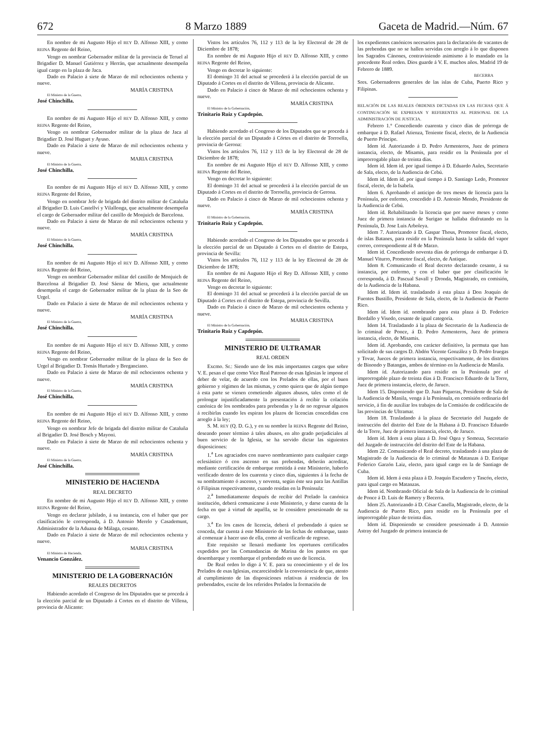672 8 Marzo 1889 Gaceta de Madrid.—Núm. 67
En nombre de mi Augusto Hijo el REY D. Alfonso XIII, y como REINA Regente del Reino,
Vengo en nombrar Gobernador militar de la provincia de Teruel al Brigadier D. Manuel Gutiérrez y Herrán, que actualmente desempeña igual cargo en la plaza de Jaca.
Dado en Palacio á siete de Marzo de mil ochocientos ochenta y nueve.
MARÍA CRISTINA
El Ministro de la Guerra,
José Chinchilla.
En nombre de mi Augusto Hijo el REY D. Alfonso XIII, y como REINA Regente del Reino,
Vengo en nombrar Gobernador militar de la plaza de Jaca al Brigadier D. José Huguet y Ayuso.
Dado en Palacio á siete de Marzo de mil ochocientos ochenta y nueve.
MARIA CRISTINA
El Ministro de la Guerra,
José Chinchilla.
En nombre de mi Augusto Hijo el REY D. Alfonso XIII, y como REINA Regente del Reino,
Vengo en nombrar Jefe de brigada del distrito militar de Cataluña al Brigadier D. Luis Castellví y Vilallonga, que actualmente desempeña el cargo de Gobernador militar del castillo de Monjuich de Barcelona.
Dado en Palacio á siete de Marzo de mil ochocientos ochenta y nueve.
MARÍA CRISTINA
El Ministro de la Guerra,
José Chinchilla.
En nombre de mi Augusto Hijo el REY D. Alfonso XIII, y como REINA Regente del Reino,
Vengo en nombrar Gobernador militar del castillo de Monjuich de Barcelona al Brigadier D. José Sáenz de Miera, que actualmente desempeña el cargo de Gobernador militar de la plaza de la Seo de Urgel.
Dado en Palacio á siete de Marzo de mil ochocientos ochenta y nueve.
MARÍA CRISTINA
El Ministro de la Guerra,
José Chinchilla.
En nombre de mi Augusto Hijo el REY D. Alfonso XIII, y como REINA Regente del Reino,
Vengo en nombrar Gobernador militar de la plaza de la Seo de Urgel al Brigadier D. Tomás Hurtado y Breganciano.
Dado en Palacio á siete de Marzo de mil ochocientos ochenta y nueve.
MARÍA CRISTINA
El Ministro de la Guerra,
José Chinchilla.
En nombre de mi Augusto Hijo el REY D. Alfonso XIII, y como REINA Regente del Reino,
Vengo en nombrar Jefe de brigada del distrito militar de Cataluña al Brigadier D. José Bosch y Mayoni.
Dado en Palacio á siete de Marzo de mil ochocientos ochenta y nueve.
MARÍA CRISTINA
El Ministro de la Guerra,
José Chinchilla.
MINISTERIO DE HACIENDA
REAL DECRETO
En nombre de mi Augusto Hijo el REY D. Alfonso XIII, y como REINA Regente del Reino,
Vengo en declarar jubilado, á su instancia, con el haber que por clasificación le corresponda, á D. Antonio Merelo y Casademunt, Administrador de la Aduana de Málaga, cesante.
Dado en Palacio á siete de Marzo de mil ochocientos ochenta y nueve.
MARIA CRISTINA
El Ministro de Hacienda,
Venancio González.
MINISTERIO DE LA GOBERNACIÓN
REALES DECRETOS
Habiendo acordado el Congreso de los Diputados que se proceda á la elección parcial de un Diputado á Cortes en el distrito de Villena, provincia de Alicante:
Vistos los artículos 76, 112 y 113 de la ley Electoral de 28 de Diciembre de 1878;
En nombre de mi Augusto Hijo el REY D. Alfonso XIII, y como REINA Regente del Reino,
Vengo en decretar lo siguiente:
El domingo 31 del actual se procederá á la elección parcial de un Diputado á Cortes en el distrito de Villena, provincia de Alicante.
Dado en Palacio á cinco de Marzo de mil ochocientos ochenta y nueve.
MARÍA CRISTINA
El Ministro de la Gobernación,
Trinitario Ruiz y Capdepón.
Habiendo acordado el Congreso de los Diputados que se proceda á la elección parcial de un Diputado á Córtes en el distrito de Torroella, provincia de Gerona:
Vistos los artículos 76, 112 y 113 de la ley Electoral de 28 de Diciembre de 1878;
En nombre de mi Augusto Hijo el REY D. Alfonso XIII, y como REINA Regente del Reino,
Vengo en decretar lo siguiente:
El domingo 31 del actual se procederá á la elección parcial de un Diputado á Cortes en el distrito de Torroella, provincia de Gerona.
Dado en Palacio á cinco de Marzo de mil ochocientos ochenta y nueve.
MARÍA CRISTINA
El Ministro de la Gobernación,
Trinitario Ruiz y Capdepón.
Habiendo acordado el Congreso de los Diputados que se proceda á la elección parcial de un Diputado á Cortes en el distrito de Estepa, provincia de Sevilla:
Vistos los artículos 76, 112 y 113 de la ley Electoral de 28 de Diciembre de 1878;
En nombre de mi Augusto Hijo el Rey D. Alfonso XIII, y como REINA Regente del Reino,
Vengo en decretar lo siguiente:
El domingo 31 del actual se procederá á la elección parcial de un Diputado á Cortes en el distrito de Estepa, provincia de Sevilla.
Dado en Palacio á cinco de Marzo de mil ochocientos ochenta y nueve.
MARIA CRISTINA
El Ministro de la Gobernación,
Trinitario Ruiz y Capdepón.
MINISTERIO DE ULTRAMAR
REAL ORDEN
Excmo. Sr.: Siendo uno de los más importantes cargos que sobre V. E. pesan el que como Vice Real Patrono de esas Iglesias le impone el deber de velar, de acuerdo con los Prelados de ellas, por el buen gobierno y régimen de las mismas, y como quiera que de algún tiempo á esta parte se vienen cometiendo algunos abusos, tales como el de prolongar injustificadamente la presentación á recibir la colación canónica de los nombrados para prebendas y la de no regresar algunos á recibirlas cuando les espiran los plazos de licencias concedidas con arreglo á la ley;
S. M. REY (Q. D. G.), y en su nombre la REINA Regente del Reino, deseando poner término á tales abusos, en alto grado perjudiciales al buen servicio de la Iglesia, se ha servido dictar las siguientes disposiciones:
1.<sup>a</sup> Los agraciados con nuevo nombramiento para cualquier cargo eclesiástico ó con ascenso en sus prebendas, deberán acreditar, mediante certificación de embarque remitida á este Ministerio, haberlo verificado dentro de los cuarenta y cinco días, siguientes á la fecha de su nombramiento ó ascenso, y noventa, según éste sea para las Antillas ó Filipinas respectivamente, cuando residan en la Península:
2.<sup>a</sup> Inmediatamente después de recibir del Prelado la canónica institución, deberá comunicarse á este Ministerio, y darse cuenta de la fecha en que á virtud de aquélla, se le considere posesionado de su cargo.
3.<sup>a</sup> En los casos de licencia, deberá el prebendado á quien se conceda, dar cuenta á este Ministerio de las fechas de embarque, tanto al comenzar á hacer uso de ella, como al verificarlo de regreso.
Este requisito se llenará mediante los oportunos certificados expedidos por las Comandancias de Marina de los puntos en que desembarque y reembarque el prebendado en uso de licencia.
De Real orden lo digo á V. E. para su conocimiento y el de los Prelados de esas Iglesias, encareciéndole la conveniencia de que, atento al cumplimiento de las disposiciones relativas á residencia de los prebendados, excite de los referidos Prelados la formación de
los expedientes canónicos necesarios para la declaración de vacantes de las prebendas que no se hallen servidas con arreglo á lo que disponen los Sagrados Cánones, contraviniendo asimismo á lo mandado en la precedente Real orden. Dios guarde á V. E. muchos años. Madrid 19 de Febrero de 1889.
BECERRA
Sres. Gobernadores generales de las islas de Cuba, Puerto Rico y Filipinas.
RELACIÓN DE LAS REALES ÓRDENES DICTADAS EN LAS FECHAS QUE Á CONTINUACIÓN SE EXPRESAN Y REFERENTES AL PERSONAL DE LA ADMINISTRACIÓN DE JUSTICIA.
Febrero 1.° Concediendo cuarenta y cinco días de prórroga de embarque á D. Rafael Atienza, Teniente fiscal, electo, de la Audiencia de Puerto Príncipe.
Idem íd. Autorizando á D. Pedro Armenteros, Juez de primera instancia, electo, de Misamis, para residir en la Península por el improrrogable plazo de treinta días.
Idem íd. Idem íd. por igual tiempo á D. Eduardo Aules, Secretario de Sala, electo, de la Audiencia de Cebú.
Idem íd. Idem íd. por igual tiempo á D. Santiago Ledo, Promotor fiscal, electo, de la Isabela.
Idem 6. Aprobando el anticipo de tres meses de licencia para la Península, por enfermo, concedido á D. Antonio Mendo, Presidente de la Audiencia de Cebú.
Idem íd. Rehabilitando la licencia que por nueve meses y como Juez de primera instancia de Surigao se hallaba disfrutando en la Península, D. Jose Luis Arboleya.
Idem 7. Autorizando á D. Gaspar Thous, Promotor fiscal, electo, de islas Batanes, para residir en la Península hasta la salida del vapor correo, correspondiente al 8 de Marzo.
Idem íd. Concediendo noventa días de prórroga de embarque á D. Manuel Viturro, Promotor fiscal, electo, de Antique.
Idem 8. Comunicando el Real decreto declarando cesante, á su instancia, por enfermo, y con el haber que por clasificación le corresponda, á D. Pascual Savall y Dronda, Magistrado, en comisión, de la Audiencia de la Habana.
Idem íd. Idem íd. trasladando á esta plaza á Don Joaquín de Fuentes Bustillo, Presidente de Sala, electo, de la Audiencia de Puerto Rico.
Idem íd. Idem íd. nombrando para esta plaza á D. Federico Bordallo y Visedo, cesante de igual categoría.
Idem 14. Trasladando á la plaza de Secretario de la Audiencia de lo criminal de Ponce, á D. Pedro Armenteros, Juez de primera instancia, electo, de Misamis.
Idem íd. Aprobando, con carácter definitivo, la permuta que han solicitado de sus cargos D. Abdón Vicente González y D. Pedro Iruegas y Tovar, Jueces de primera instancia, respectivamente, de los distritos de Binondo y Batangas, ambos de término en la Audiencia de Manila.
Idem íd. Autorizando para residir en la Península por el improrrogable plazo de treinta días á D. Francisco Eduardo de la Torre, Juez de primera instancia, electo, de Jaruco.
Idem 15. Disponiendo que D. Juan Piqueras, Presidente de Sala de la Audiencia de Manila, venga á la Península, en comisión ordinaria del servicio, á fin de auxiliar los trabajos de la Comisión de codificación de las provincias de Ultramar.
Idem 18. Trasladando á la plaza de Secretario del Juzgado de instrucción del distrito del Este de la Habana á D. Francisco Eduardo de la Torre, Juez de primera instancia, electo, de Jaruco.
Idem íd. Idem á esta plaza á D. José Ogea y Somoza, Secretario del Juzgado de instrucción del distrito del Este de la Habana.
Idem 22. Comunicando el Real decreto, trasladando á una plaza de Magistrado de la Audiencia de lo criminal de Matanzas á D. Enrique Federico Garzón Laiz, electo, para igual cargo en la de Santiago de Cuba.
Idem íd. Idem á esta plaza á D. Joaquín Escudero y Tascón, electo, para igual cargo en Matanzas.
Idem íd. Nombrando Oficial de Sala de la Audiencia de lo criminal de Ponce á D. Luis de Ramery y Becerra.
Idem 25. Autorizando á D. César Canella, Magistrado, electo, de la Audiencia de Puerto Rico, para residir en la Península por el improrrogable plazo de treinta días.
Idem íd. Disponiendo se considere posesionado á D. Antonio Astray del Juzgado de primera instancia de